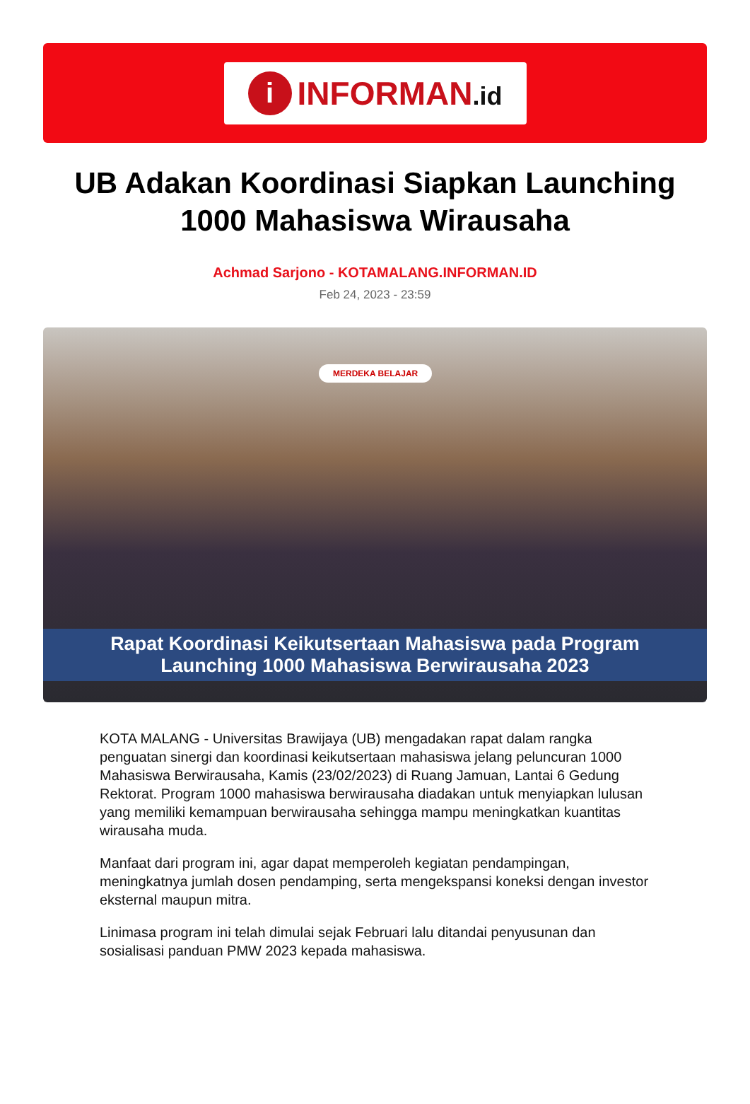i
INFORMAN.id
UB Adakan Koordinasi Siapkan Launching 1000 Mahasiswa Wirausaha
Achmad Sarjono - KOTAMALANG.INFORMAN.ID
Feb 24, 2023 - 23:59
MERDEKA BELAJAR
Rapat Koordinasi Keikutsertaan Mahasiswa pada Program
Launching 1000 Mahasiswa Berwirausaha 2023
KOTA MALANG - Universitas Brawijaya (UB) mengadakan rapat dalam rangka penguatan sinergi dan koordinasi keikutsertaan mahasiswa jelang peluncuran 1000 Mahasiswa Berwirausaha, Kamis (23/02/2023) di Ruang Jamuan, Lantai 6 Gedung Rektorat. Program 1000 mahasiswa berwirausaha diadakan untuk menyiapkan lulusan yang memiliki kemampuan berwirausaha sehingga mampu meningkatkan kuantitas wirausaha muda.
Manfaat dari program ini, agar dapat memperoleh kegiatan pendampingan, meningkatnya jumlah dosen pendamping, serta mengekspansi koneksi dengan investor eksternal maupun mitra.
Linimasa program ini telah dimulai sejak Februari lalu ditandai penyusunan dan sosialisasi panduan PMW 2023 kepada mahasiswa.